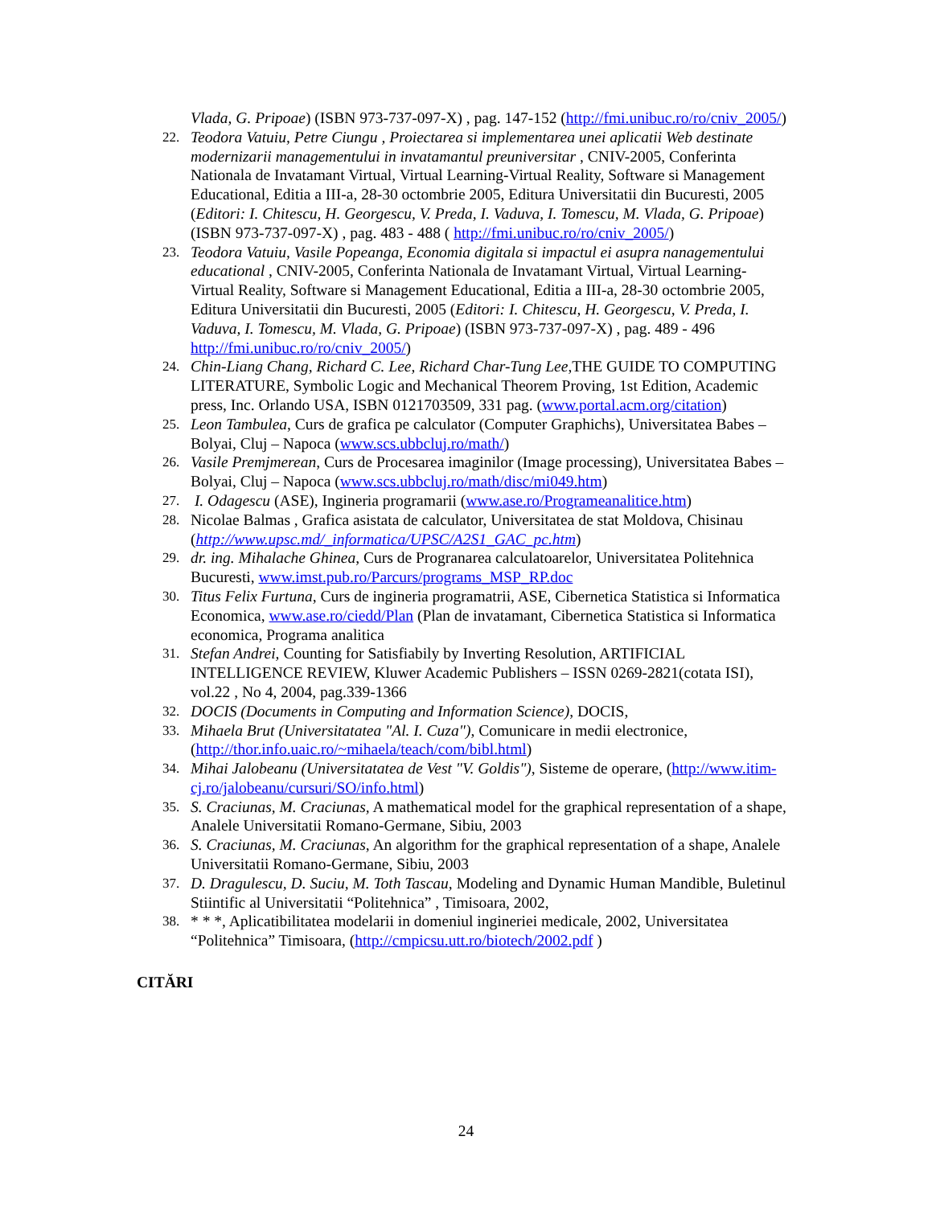Vlada, G. Pripoae) (ISBN 973-737-097-X) , pag. 147-152 (http://fmi.unibuc.ro/ro/cniv_2005/)
22. Teodora Vatuiu, Petre Ciungu , Proiectarea si implementarea unei aplicatii Web destinate modernizarii managementului in invatamantul preuniversitar , CNIV-2005, Conferinta Nationala de Invatamant Virtual, Virtual Learning-Virtual Reality, Software si Management Educational, Editia a III-a, 28-30 octombrie 2005, Editura Universitatii din Bucuresti, 2005 (Editori: I. Chitescu, H. Georgescu, V. Preda, I. Vaduva, I. Tomescu, M. Vlada, G. Pripoae) (ISBN 973-737-097-X) , pag. 483 - 488 ( http://fmi.unibuc.ro/ro/cniv_2005/)
23. Teodora Vatuiu, Vasile Popeanga, Economia digitala si impactul ei asupra nanagementului educational , CNIV-2005, Conferinta Nationala de Invatamant Virtual, Virtual Learning-Virtual Reality, Software si Management Educational, Editia a III-a, 28-30 octombrie 2005, Editura Universitatii din Bucuresti, 2005 (Editori: I. Chitescu, H. Georgescu, V. Preda, I. Vaduva, I. Tomescu, M. Vlada, G. Pripoae) (ISBN 973-737-097-X) , pag. 489 - 496 http://fmi.unibuc.ro/ro/cniv_2005/)
24. Chin-Liang Chang, Richard C. Lee, Richard Char-Tung Lee,THE GUIDE TO COMPUTING LITERATURE, Symbolic Logic and Mechanical Theorem Proving, 1st Edition, Academic press, Inc. Orlando USA, ISBN 0121703509, 331 pag. (www.portal.acm.org/citation)
25. Leon Tambulea, Curs de grafica pe calculator (Computer Graphichs), Universitatea Babes – Bolyai, Cluj – Napoca (www.scs.ubbcluj.ro/math/)
26. Vasile Premjmerean, Curs de Procesarea imaginilor (Image processing), Universitatea Babes – Bolyai, Cluj – Napoca (www.scs.ubbcluj.ro/math/disc/mi049.htm)
27. I. Odagescu (ASE), Ingineria programarii (www.ase.ro/Programeanalitice.htm)
28. Nicolae Balmas , Grafica asistata de calculator, Universitatea de stat Moldova, Chisinau (http://www.upsc.md/_informatica/UPSC/A2S1_GAC_pc.htm)
29. dr. ing. Mihalache Ghinea, Curs de Progranarea calculatoarelor, Universitatea Politehnica Bucuresti, www.imst.pub.ro/Parcurs/programs_MSP_RP.doc
30. Titus Felix Furtuna, Curs de ingineria programatrii, ASE, Cibernetica Statistica si Informatica Economica, www.ase.ro/ciedd/Plan (Plan de invatamant, Cibernetica Statistica si Informatica economica, Programa analitica
31. Stefan Andrei, Counting for Satisfiabily by Inverting Resolution, ARTIFICIAL INTELLIGENCE REVIEW, Kluwer Academic Publishers – ISSN 0269-2821(cotata ISI), vol.22 , No 4, 2004, pag.339-1366
32. DOCIS (Documents in Computing and Information Science), DOCIS,
33. Mihaela Brut (Universitatatea "Al. I. Cuza"), Comunicare in medii electronice, (http://thor.info.uaic.ro/~mihaela/teach/com/bibl.html)
34. Mihai Jalobeanu (Universitatatea de Vest "V. Goldis"), Sisteme de operare, (http://www.itim-cj.ro/jalobeanu/cursuri/SO/info.html)
35. S. Craciunas, M. Craciunas, A mathematical model for the graphical representation of a shape, Analele Universitatii Romano-Germane, Sibiu, 2003
36. S. Craciunas, M. Craciunas, An algorithm for the graphical representation of a shape, Analele Universitatii Romano-Germane, Sibiu, 2003
37. D. Dragulescu, D. Suciu, M. Toth Tascau, Modeling and Dynamic Human Mandible, Buletinul Stiintific al Universitatii “Politehnica” , Timisoara, 2002,
38. * * *, Aplicatibilitatea modelarii in domeniul ingineriei medicale, 2002, Universitatea “Politehnica” Timisoara, (http://cmpicsu.utt.ro/biotech/2002.pdf )
CITĂRI
24